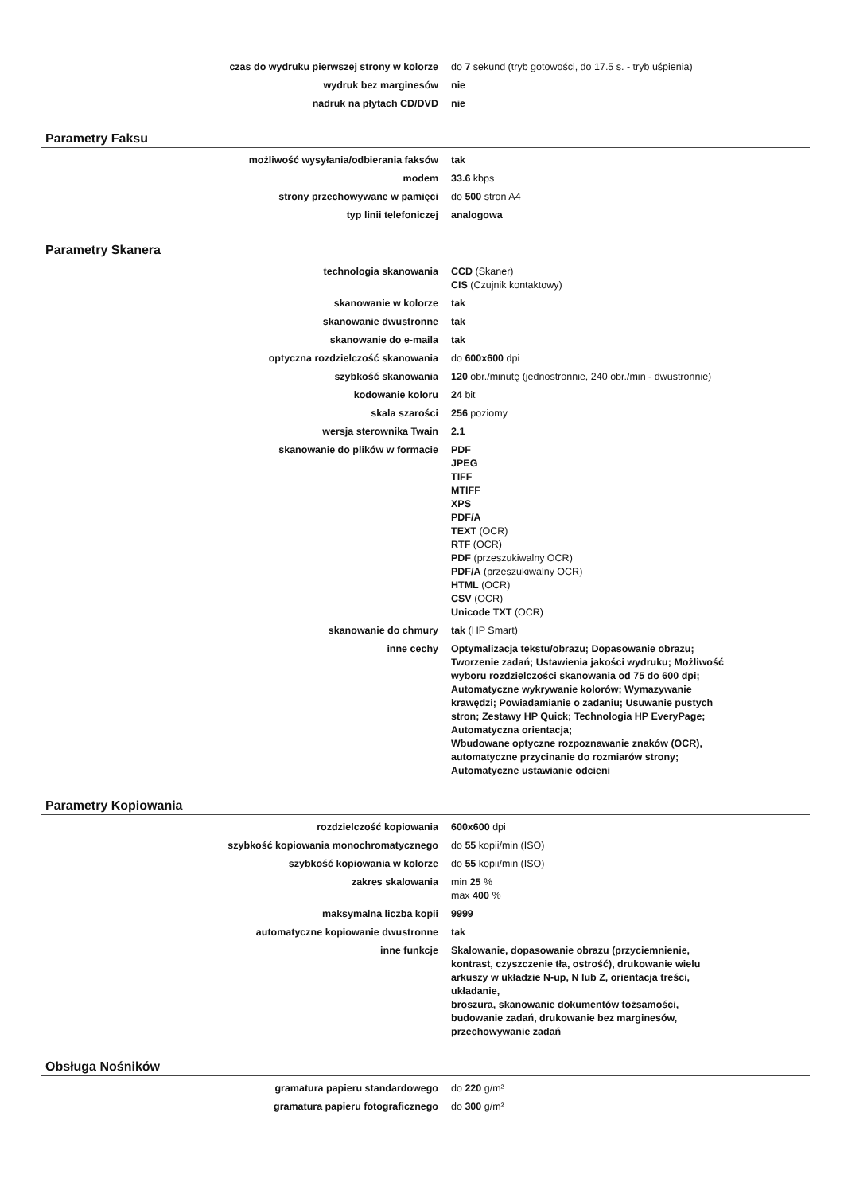| czas do wydruku pierwszej strony w kolorze | do 7 sekund (tryb gotowości, do 17.5 s. - tryb uśpienia) |
| wydruk bez marginesów | nie |
| nadruk na płytach CD/DVD | nie |
Parametry Faksu
| możliwość wysyłania/odbierania faksów | tak |
| modem | 33.6 kbps |
| strony przechowywane w pamięci | do 500 stron A4 |
| typ linii telefoniczej | analogowa |
Parametry Skanera
| technologia skanowania | CCD (Skaner) CIS (Czujnik kontaktowy) |
| skanowanie w kolorze | tak |
| skanowanie dwustronne | tak |
| skanowanie do e-maila | tak |
| optyczna rozdzielczość skanowania | do 600x600 dpi |
| szybkość skanowania | 120 obr./minutę (jednostronnie, 240 obr./min - dwustronnie) |
| kodowanie koloru | 24 bit |
| skala szarości | 256 poziomy |
| wersja sterownika Twain | 2.1 |
| skanowanie do plików w formacie | PDF JPEG TIFF MTIFF XPS PDF/A TEXT (OCR) RTF (OCR) PDF (przeszukiwalny OCR) PDF/A (przeszukiwalny OCR) HTML (OCR) CSV (OCR) Unicode TXT (OCR) |
| skanowanie do chmury | tak (HP Smart) |
| inne cechy | Optymalizacja tekstu/obrazu; Dopasowanie obrazu; Tworzenie zadań; Ustawienia jakości wydruku; Możliwość wyboru rozdzielczości skanowania od 75 do 600 dpi; Automatyczne wykrywanie kolorów; Wymazywanie krawędzi; Powiadamianie o zadaniu; Usuwanie pustych stron; Zestawy HP Quick; Technologia HP EveryPage; Automatyczna orientacja; Wbudowane optyczne rozpoznawanie znaków (OCR), automatyczne przycinanie do rozmiarów strony; Automatyczne ustawianie odcieni |
Parametry Kopiowania
| rozdzielczość kopiowania | 600x600 dpi |
| szybkość kopiowania monochromatycznego | do 55 kopii/min (ISO) |
| szybkość kopiowania w kolorze | do 55 kopii/min (ISO) |
| zakres skalowania | min 25 % max 400 % |
| maksymalna liczba kopii | 9999 |
| automatyczne kopiowanie dwustronne | tak |
| inne funkcje | Skalowanie, dopasowanie obrazu (przyciemnienie, kontrast, czyszczenie tła, ostrość), drukowanie wielu arkuszy w układzie N-up, N lub Z, orientacja treści, układanie, broszura, skanowanie dokumentów tożsamości, budowanie zadań, drukowanie bez marginesów, przechowywanie zadań |
Obsługa Nośników
| gramatura papieru standardowego | do 220 g/m² |
| gramatura papieru fotograficznego | do 300 g/m² |